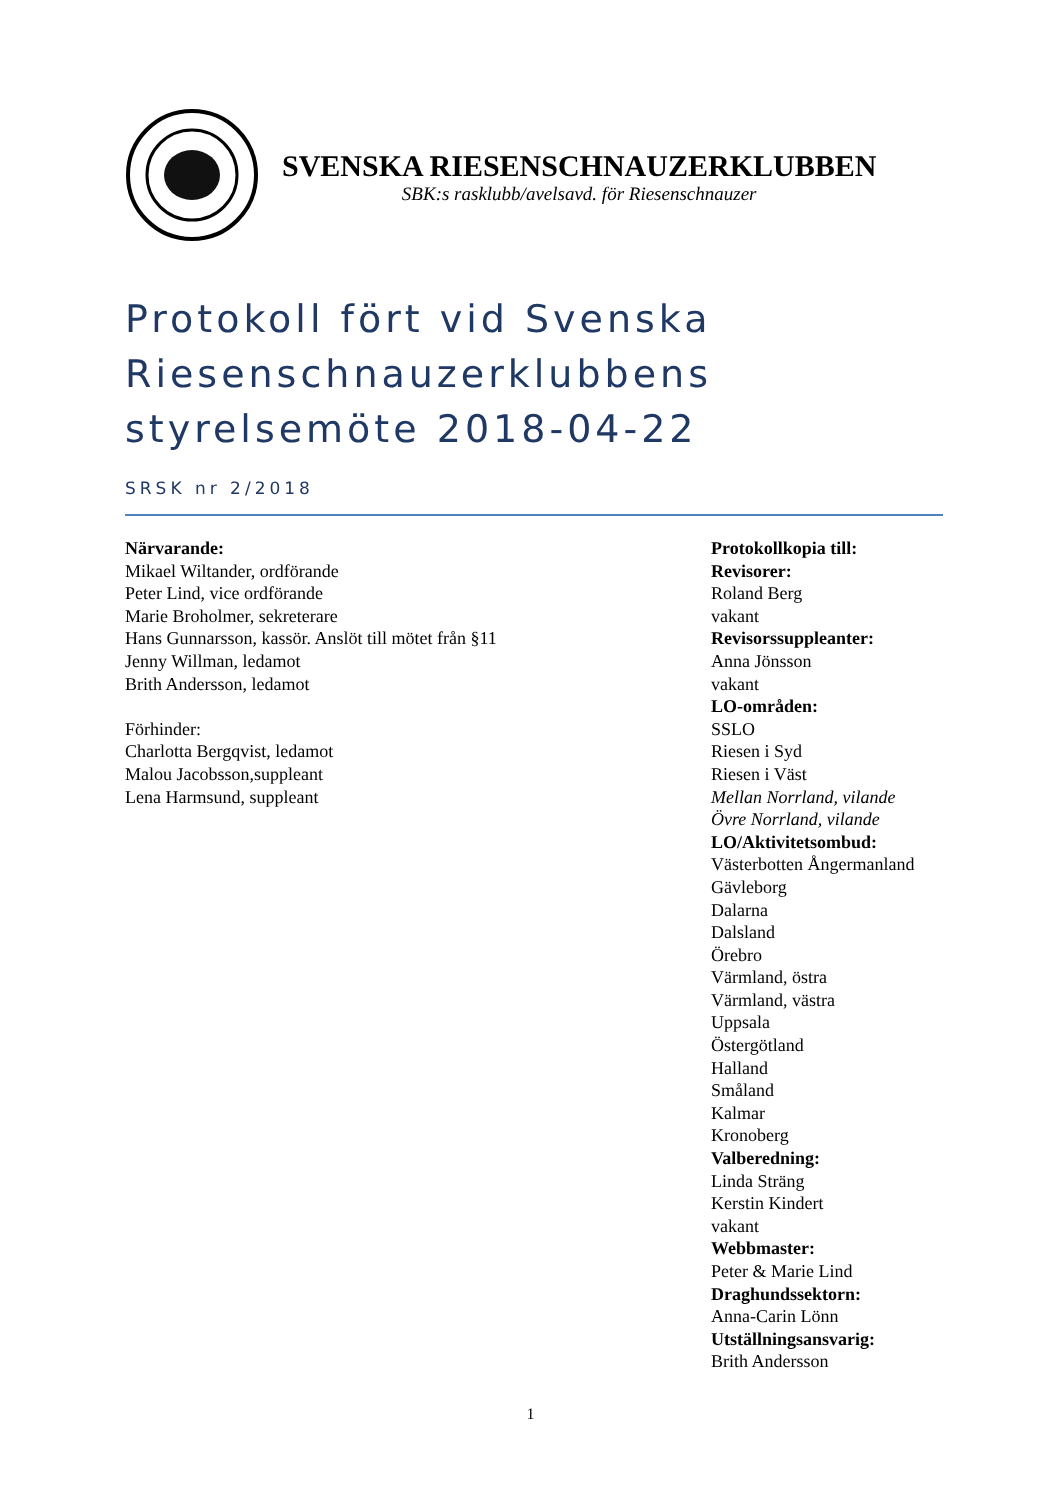SVENSKA RIESENSCHNAUZERKLUBBEN
SBK:s rasklubb/avelsavd. för Riesenschnauzer
Protokoll fört vid Svenska Riesenschnauzerklubbens styrelsemöte 2018-04-22
SRSK nr 2/2018
Närvarande:
Mikael Wiltander, ordförande
Peter Lind, vice ordförande
Marie Broholmer, sekreterare
Hans Gunnarsson, kassör. Anslöt till mötet från §11
Jenny Willman, ledamot
Brith Andersson, ledamot
Förhinder:
Charlotta Bergqvist, ledamot
Malou Jacobsson,suppleant
Lena Harmsund, suppleant
Protokollkopia till:
Revisorer:
Roland Berg
vakant
Revisorssuppleanter:
Anna Jönsson
vakant
LO-områden:
SSLO
Riesen i Syd
Riesen i Väst
Mellan Norrland, vilande
Övre Norrland, vilande
LO/Aktivitetsombud:
Västerbotten Ångermanland
Gävleborg
Dalarna
Dalsland
Örebro
Värmland, östra
Värmland, västra
Uppsala
Östergötland
Halland
Småland
Kalmar
Kronoberg
Valberedning:
Linda Sträng
Kerstin Kindert
vakant
Webbmaster:
Peter & Marie Lind
Draghundssektorn:
Anna-Carin Lönn
Utställningsansvarig:
Brith Andersson
1